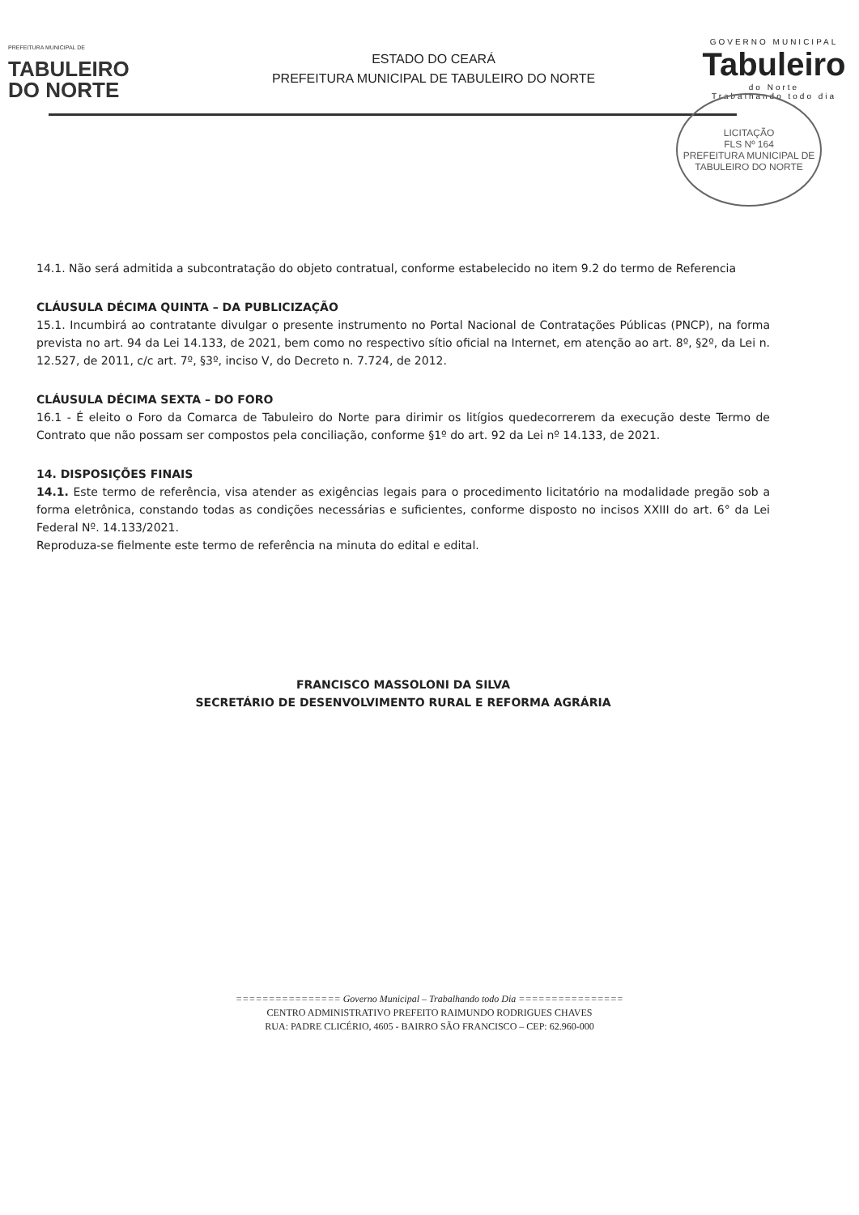PREFEITURA MUNICIPAL DE
TABULEIRO
DO NORTE
ESTADO DO CEARÁ
PREFEITURA MUNICIPAL DE TABULEIRO DO NORTE
GOVERNO MUNICIPAL
Tabuleiro
do Norte
Trabalhando todo dia
LICITAÇÃO
FLS Nº 164
PREFEITURA MUNICIPAL DE TABULEIRO DO NORTE
14.1. Não será admitida a subcontratação do objeto contratual, conforme estabelecido no item 9.2 do termo de Referencia
CLÁUSULA DÉCIMA QUINTA – DA PUBLICIZAÇÃO
15.1. Incumbirá ao contratante divulgar o presente instrumento no Portal Nacional de Contratações Públicas (PNCP), na forma prevista no art. 94 da Lei 14.133, de 2021, bem como no respectivo sítio oficial na Internet, em atenção ao art. 8º, §2º, da Lei n. 12.527, de 2011, c/c art. 7º, §3º, inciso V, do Decreto n. 7.724, de 2012.
CLÁUSULA DÉCIMA SEXTA – DO FORO
16.1 - É eleito o Foro da Comarca de Tabuleiro do Norte para dirimir os litígios quedecorrerem da execução deste Termo de Contrato que não possam ser compostos pela conciliação, conforme §1º do art. 92 da Lei nº 14.133, de 2021.
14. DISPOSIÇÕES FINAIS
14.1. Este termo de referência, visa atender as exigências legais para o procedimento licitatório na modalidade pregão sob a forma eletrônica, constando todas as condições necessárias e suficientes, conforme disposto no incisos XXIII do art. 6° da Lei Federal Nº. 14.133/2021.
Reproduza-se fielmente este termo de referência na minuta do edital e edital.
FRANCISCO MASSOLONI DA SILVA
SECRETÁRIO DE DESENVOLVIMENTO RURAL E REFORMA AGRÁRIA
================ Governo Municipal – Trabalhando todo Dia ================
CENTRO ADMINISTRATIVO PREFEITO RAIMUNDO RODRIGUES CHAVES
RUA: PADRE CLICÉRIO, 4605 - BAIRRO SÃO FRANCISCO – CEP: 62.960-000